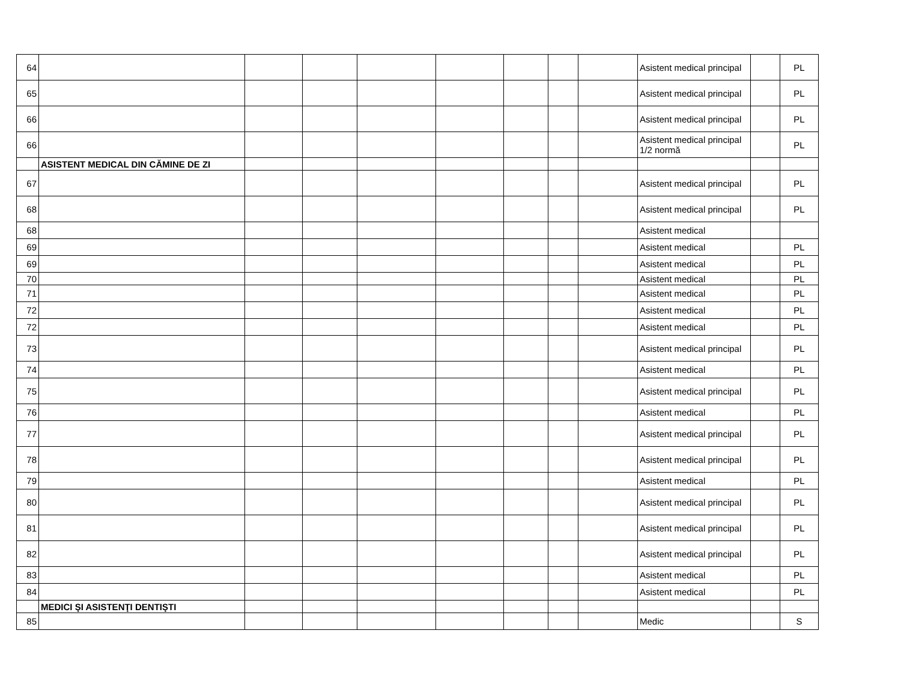| 64 | | | | | | | | | Asistent medical principal | | PL |
| 65 | | | | | | | | | Asistent medical principal | | PL |
| 66 | | | | | | | | | Asistent medical principal | | PL |
| 66 | | | | | | | | | Asistent medical principal 1/2 normă | | PL |
| | ASISTENT MEDICAL DIN CĂMINE DE ZI | | | | | | | | | | |
| 67 | | | | | | | | | Asistent medical principal | | PL |
| 68 | | | | | | | | | Asistent medical principal | | PL |
| 68 | | | | | | | | | Asistent medical | | |
| 69 | | | | | | | | | Asistent medical | | PL |
| 69 | | | | | | | | | Asistent medical | | PL |
| 70 | | | | | | | | | Asistent medical | | PL |
| 71 | | | | | | | | | Asistent medical | | PL |
| 72 | | | | | | | | | Asistent medical | | PL |
| 72 | | | | | | | | | Asistent medical | | PL |
| 73 | | | | | | | | | Asistent medical principal | | PL |
| 74 | | | | | | | | | Asistent medical | | PL |
| 75 | | | | | | | | | Asistent medical principal | | PL |
| 76 | | | | | | | | | Asistent medical | | PL |
| 77 | | | | | | | | | Asistent medical principal | | PL |
| 78 | | | | | | | | | Asistent medical principal | | PL |
| 79 | | | | | | | | | Asistent medical | | PL |
| 80 | | | | | | | | | Asistent medical principal | | PL |
| 81 | | | | | | | | | Asistent medical principal | | PL |
| 82 | | | | | | | | | Asistent medical principal | | PL |
| 83 | | | | | | | | | Asistent medical | | PL |
| 84 | | | | | | | | | Asistent medical | | PL |
| | MEDICI ŞI ASISTENŢI DENTIŞTI | | | | | | | | | | |
| 85 | | | | | | | | | Medic | | S |